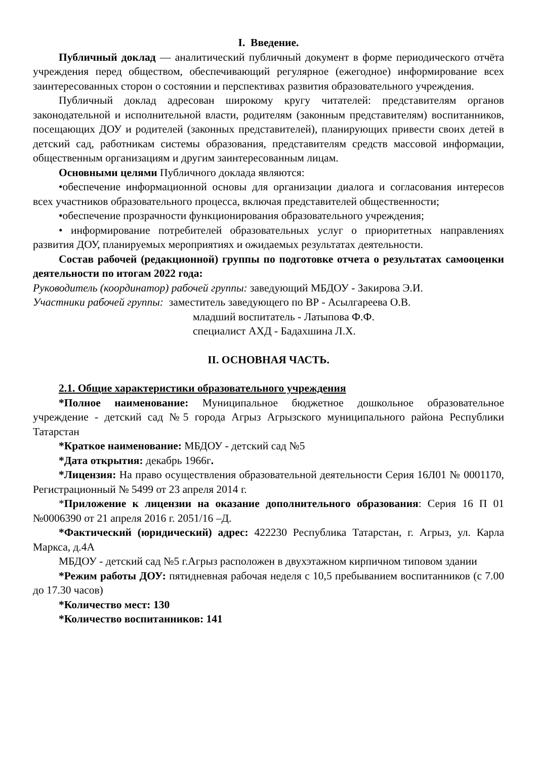I. Введение.
Публичный доклад — аналитический публичный документ в форме периодического отчёта учреждения перед обществом, обеспечивающий регулярное (ежегодное) информирование всех заинтересованных сторон о состоянии и перспективах развития образовательного учреждения.
Публичный доклад адресован широкому кругу читателей: представителям органов законодательной и исполнительной власти, родителям (законным представителям) воспитанников, посещающих ДОУ и родителей (законных представителей), планирующих привести своих детей в детский сад, работникам системы образования, представителям средств массовой информации, общественным организациям и другим заинтересованным лицам.
Основными целями Публичного доклада являются:
•обеспечение информационной основы для организации диалога и согласования интересов всех участников образовательного процесса, включая представителей общественности;
•обеспечение прозрачности функционирования образовательного учреждения;
• информирование потребителей образовательных услуг о приоритетных направлениях развития ДОУ, планируемых мероприятиях и ожидаемых результатах деятельности.
Состав рабочей (редакционной) группы по подготовке отчета о результатах самооценки деятельности по итогам 2022 года:
Руководитель (координатор) рабочей группы: заведующий МБДОУ - Закирова Э.И.
Участники рабочей группы: заместитель заведующего по ВР - Асылгареева О.В.
младший воспитатель - Латыпова Ф.Ф.
специалист АХД - Бадахшина Л.Х.
II. ОСНОВНАЯ ЧАСТЬ.
2.1. Общие характеристики образовательного учреждения
*Полное наименование: Муниципальное бюджетное дошкольное образовательное учреждение - детский сад №5 города Агрыз Агрызского муниципального района Республики Татарстан
*Краткое наименование: МБДОУ - детский сад №5
*Дата открытия: декабрь 1966г.
*Лицензия: На право осуществления образовательной деятельности Серия 16Л01 № 0001170, Регистрационный № 5499 от 23 апреля 2014 г.
*Приложение к лицензии на оказание дополнительного образования: Серия 16 П 01 №0006390 от 21 апреля 2016 г. 2051/16 –Д.
*Фактический (юридический) адрес: 422230 Республика Татарстан, г. Агрыз, ул. Карла Маркса, д.4А
МБДОУ - детский сад №5 г.Агрыз расположен в двухэтажном кирпичном типовом здании
*Режим работы ДОУ: пятидневная рабочая неделя с 10,5 пребыванием воспитанников (с 7.00 до 17.30 часов)
*Количество мест: 130
*Количество воспитанников: 141